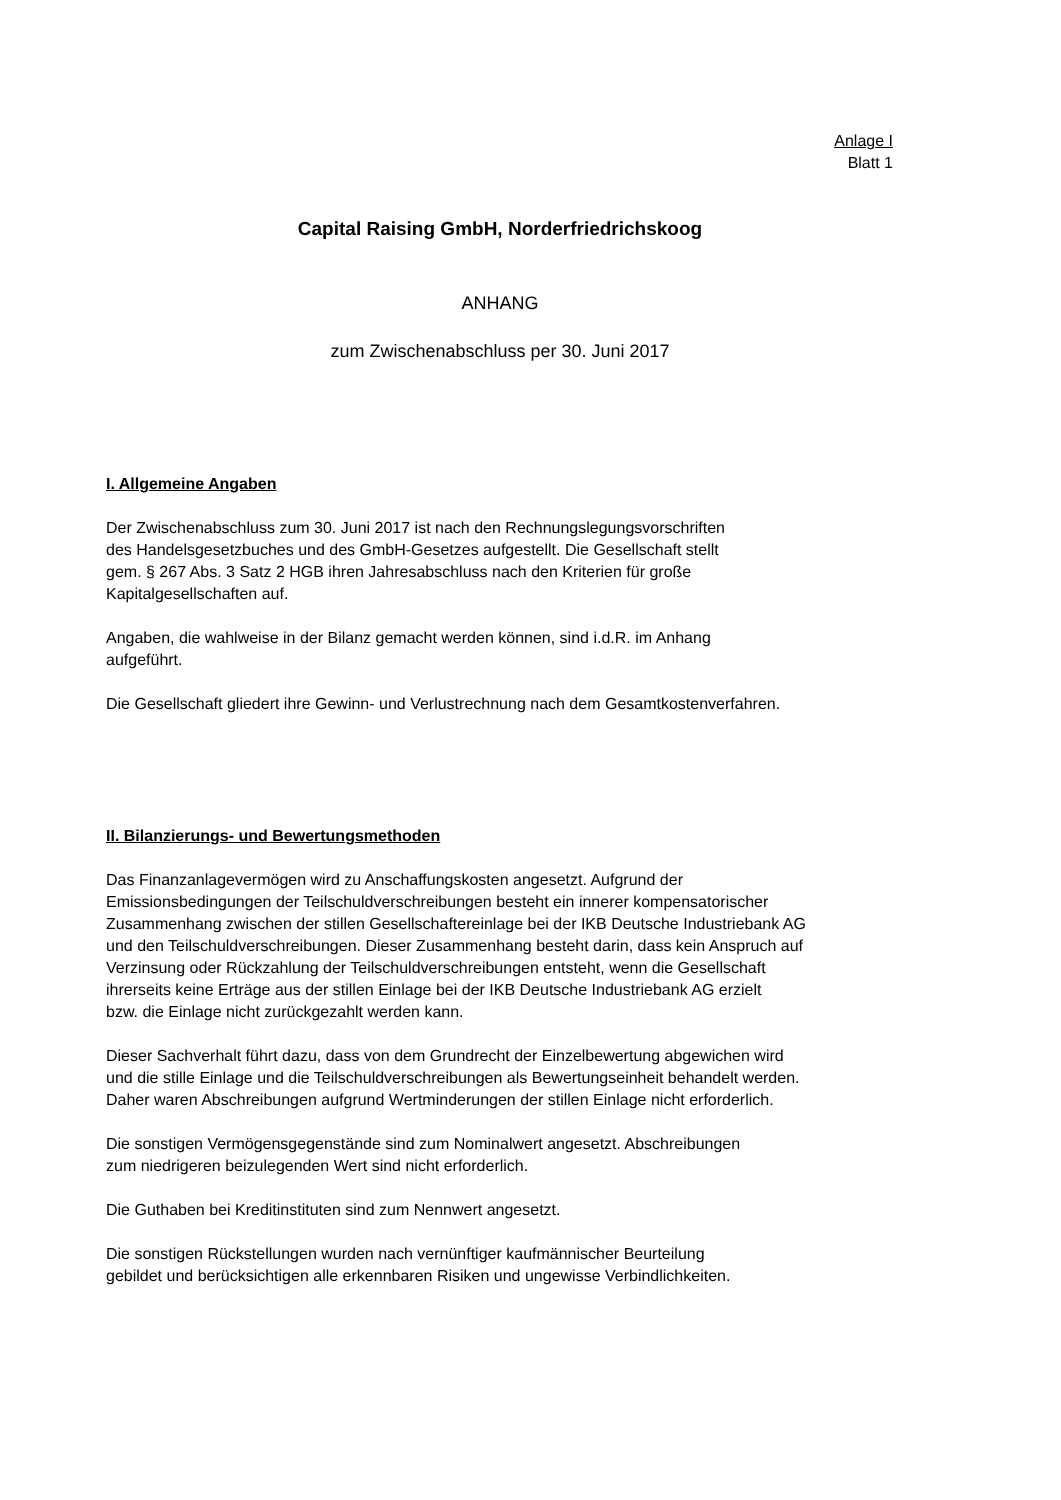Anlage I
Blatt 1
Capital Raising GmbH, Norderfriedrichskoog
ANHANG
zum Zwischenabschluss per 30. Juni 2017
I. Allgemeine Angaben
Der Zwischenabschluss zum 30. Juni 2017 ist nach den Rechnungslegungsvorschriften
des Handelsgesetzbuches und des GmbH-Gesetzes aufgestellt. Die Gesellschaft stellt
gem. § 267 Abs. 3 Satz 2 HGB ihren Jahresabschluss nach den Kriterien für große
Kapitalgesellschaften auf.
Angaben, die wahlweise in der Bilanz gemacht werden können, sind i.d.R. im Anhang
aufgeführt.
Die Gesellschaft gliedert ihre Gewinn- und Verlustrechnung nach dem Gesamtkostenverfahren.
II. Bilanzierungs- und Bewertungsmethoden
Das Finanzanlagevermögen wird zu Anschaffungskosten angesetzt. Aufgrund der
Emissionsbedingungen der Teilschuldverschreibungen besteht ein innerer kompensatorischer
Zusammenhang zwischen der stillen Gesellschaftereinlage bei der IKB Deutsche Industriebank AG
und den Teilschuldverschreibungen. Dieser Zusammenhang besteht darin, dass kein Anspruch auf
Verzinsung oder Rückzahlung der Teilschuldverschreibungen entsteht, wenn die Gesellschaft
ihrerseits keine Erträge aus der stillen Einlage bei der IKB Deutsche Industriebank AG erzielt
bzw. die Einlage nicht zurückgezahlt werden kann.
Dieser Sachverhalt führt dazu, dass von dem Grundrecht der Einzelbewertung abgewichen wird
und die stille Einlage und die Teilschuldverschreibungen als Bewertungseinheit behandelt werden.
Daher waren Abschreibungen aufgrund Wertminderungen der stillen Einlage nicht erforderlich.
Die sonstigen Vermögensgegenstände sind zum Nominalwert angesetzt. Abschreibungen
zum niedrigeren beizulegenden Wert sind nicht erforderlich.
Die Guthaben bei Kreditinstituten sind zum Nennwert angesetzt.
Die sonstigen Rückstellungen wurden nach vernünftiger kaufmännischer Beurteilung
gebildet und berücksichtigen alle erkennbaren Risiken und ungewisse Verbindlichkeiten.